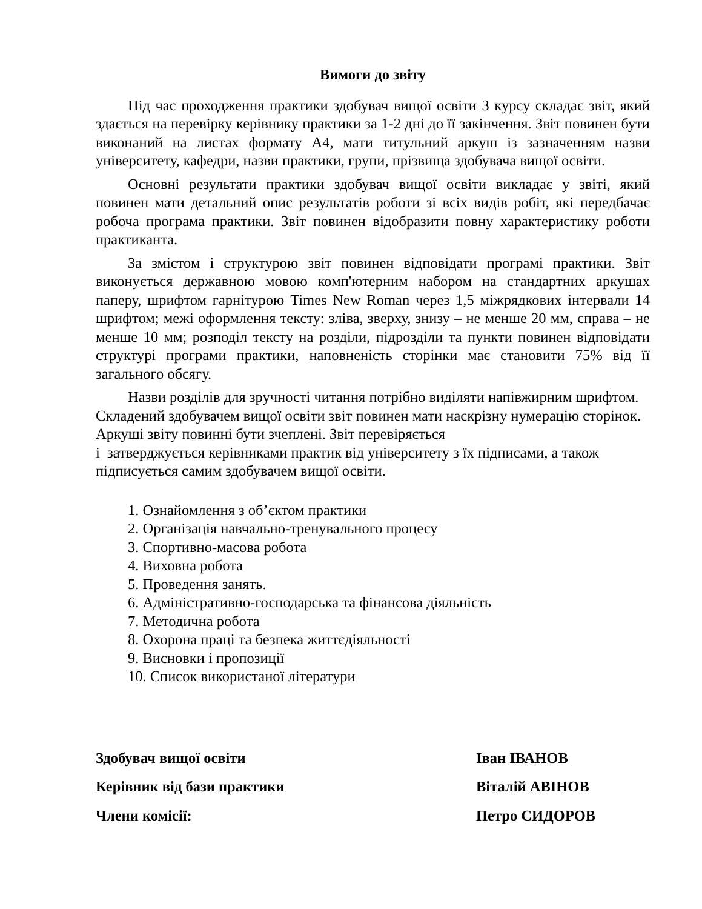Вимоги до звіту
Під час проходження практики здобувач вищої освіти 3 курсу складає звіт, який здається на перевірку керівнику практики за 1-2 дні до її закінчення. Звіт повинен бути виконаний на листах формату А4, мати титульний аркуш із зазначенням назви університету, кафедри, назви практики, групи, прізвища здобувача вищої освіти.
Основні результати практики здобувач вищої освіти викладає у звіті, який повинен мати детальний опис результатів роботи зі всіх видів робіт, які передбачає робоча програма практики. Звіт повинен відобразити повну характеристику роботи практиканта.
За змістом і структурою звіт повинен відповідати програмі практики. Звіт виконується державною мовою комп'ютерним набором на стандартних аркушах паперу, шрифтом гарнітурою Times New Roman через 1,5 міжрядкових інтервали 14 шрифтом; межі оформлення тексту: зліва, зверху, знизу – не менше 20 мм, справа – не менше 10 мм; розподіл тексту на розділи, підрозділи та пункти повинен відповідати структурі програми практики, наповненість сторінки має становити 75% від її загального обсягу.
Назви розділів для зручності читання потрібно виділяти напівжирним шрифтом. Складений здобувачем вищої освіти звіт повинен мати наскрізну нумерацію сторінок. Аркуші звіту повинні бути зчеплені. Звіт перевіряється
і затверджується керівниками практик від університету з їх підписами, а також підписується самим здобувачем вищої освіти.
1. Ознайомлення з об’єктом практики
2. Організація навчально-тренувального процесу
3. Спортивно-масова робота
4. Виховна робота
5. Проведення занять.
6. Адміністративно-господарська та фінансова діяльність
7. Методична робота
8. Охорона праці та безпека життєдіяльності
9. Висновки і пропозиції
10. Список використаної літератури
| Здобувач вищої освіти | Іван ІВАНОВ |
| Керівник від бази практики | Віталій АВІНОВ |
| Члени комісії: | Петро СИДОРОВ |